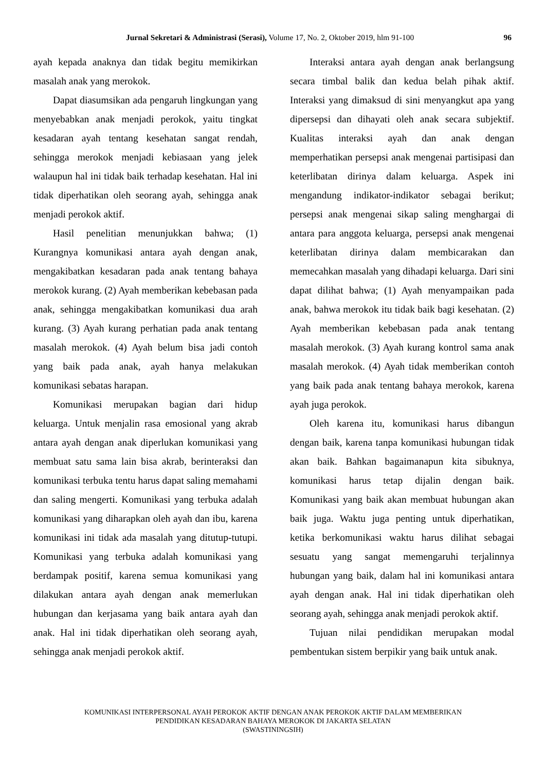Jurnal Sekretari & Administrasi (Serasi), Volume 17, No. 2, Oktober 2019, hlm 91-100 96
ayah kepada anaknya dan tidak begitu memikirkan masalah anak yang merokok.
Dapat diasumsikan ada pengaruh lingkungan yang menyebabkan anak menjadi perokok, yaitu tingkat kesadaran ayah tentang kesehatan sangat rendah, sehingga merokok menjadi kebiasaan yang jelek walaupun hal ini tidak baik terhadap kesehatan. Hal ini tidak diperhatikan oleh seorang ayah, sehingga anak menjadi perokok aktif.
Hasil penelitian menunjukkan bahwa; (1) Kurangnya komunikasi antara ayah dengan anak, mengakibatkan kesadaran pada anak tentang bahaya merokok kurang. (2) Ayah memberikan kebebasan pada anak, sehingga mengakibatkan komunikasi dua arah kurang. (3) Ayah kurang perhatian pada anak tentang masalah merokok. (4) Ayah belum bisa jadi contoh yang baik pada anak, ayah hanya melakukan komunikasi sebatas harapan.
Komunikasi merupakan bagian dari hidup keluarga. Untuk menjalin rasa emosional yang akrab antara ayah dengan anak diperlukan komunikasi yang membuat satu sama lain bisa akrab, berinteraksi dan komunikasi terbuka tentu harus dapat saling memahami dan saling mengerti. Komunikasi yang terbuka adalah komunikasi yang diharapkan oleh ayah dan ibu, karena komunikasi ini tidak ada masalah yang ditutup-tutupi. Komunikasi yang terbuka adalah komunikasi yang berdampak positif, karena semua komunikasi yang dilakukan antara ayah dengan anak memerlukan hubungan dan kerjasama yang baik antara ayah dan anak. Hal ini tidak diperhatikan oleh seorang ayah, sehingga anak menjadi perokok aktif.
Interaksi antara ayah dengan anak berlangsung secara timbal balik dan kedua belah pihak aktif. Interaksi yang dimaksud di sini menyangkut apa yang dipersepsi dan dihayati oleh anak secara subjektif. Kualitas interaksi ayah dan anak dengan memperhatikan persepsi anak mengenai partisipasi dan keterlibatan dirinya dalam keluarga. Aspek ini mengandung indikator-indikator sebagai berikut; persepsi anak mengenai sikap saling menghargai di antara para anggota keluarga, persepsi anak mengenai keterlibatan dirinya dalam membicarakan dan memecahkan masalah yang dihadapi keluarga. Dari sini dapat dilihat bahwa; (1) Ayah menyampaikan pada anak, bahwa merokok itu tidak baik bagi kesehatan. (2) Ayah memberikan kebebasan pada anak tentang masalah merokok. (3) Ayah kurang kontrol sama anak masalah merokok. (4) Ayah tidak memberikan contoh yang baik pada anak tentang bahaya merokok, karena ayah juga perokok.
Oleh karena itu, komunikasi harus dibangun dengan baik, karena tanpa komunikasi hubungan tidak akan baik. Bahkan bagaimanapun kita sibuknya, komunikasi harus tetap dijalin dengan baik. Komunikasi yang baik akan membuat hubungan akan baik juga. Waktu juga penting untuk diperhatikan, ketika berkomunikasi waktu harus dilihat sebagai sesuatu yang sangat memengaruhi terjalinnya hubungan yang baik, dalam hal ini komunikasi antara ayah dengan anak. Hal ini tidak diperhatikan oleh seorang ayah, sehingga anak menjadi perokok aktif.
Tujuan nilai pendidikan merupakan modal pembentukan sistem berpikir yang baik untuk anak.
KOMUNIKASI INTERPERSONAL AYAH PEROKOK AKTIF DENGAN ANAK PEROKOK AKTIF DALAM MEMBERIKAN
PENDIDIKAN KESADARAN BAHAYA MEROKOK DI JAKARTA SELATAN
(SWASTININGSIH)